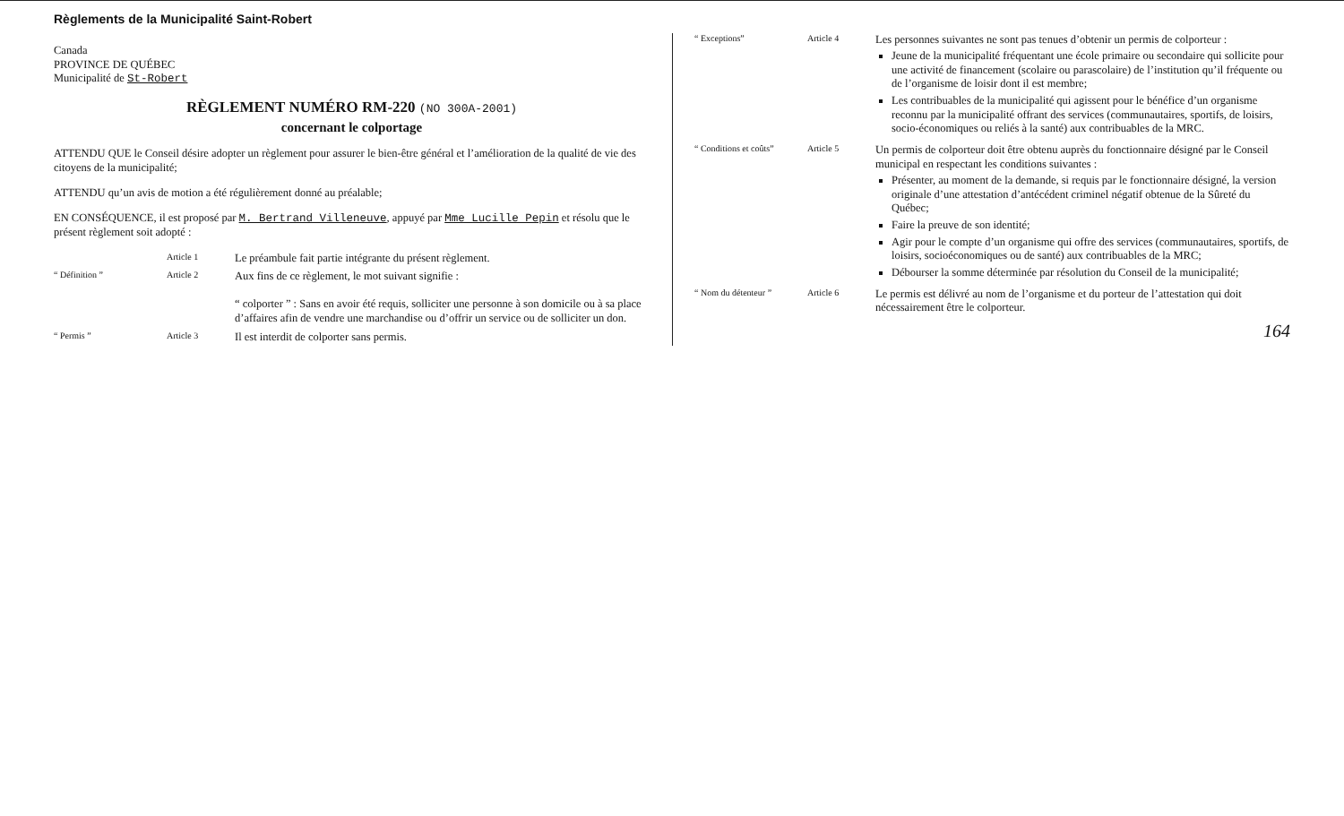Règlements de la Municipalité Saint-Robert
Canada
PROVINCE DE QUÉBEC
Municipalité de St-Robert
RÈGLEMENT NUMÉRO RM-220 (NO 300A-2001)
concernant le colportage
ATTENDU QUE le Conseil désire adopter un règlement pour assurer le bien-être général et l’amélioration de la qualité de vie des citoyens de la municipalité;
ATTENDU qu’un avis de motion a été régulièrement donné au préalable;
EN CONSÉQUENCE, il est proposé par M. Bertrand Villeneuve, appuyé par Mme Lucille Pepin et résolu que le présent règlement soit adopté :
Article 1 Le préambule fait partie intégrante du présent règlement.
“ Définition ” Article 2 Aux fins de ce règlement, le mot suivant signifie :
“ colporter ” : Sans en avoir été requis, solliciter une personne à son domicile ou à sa place d’affaires afin de vendre une marchandise ou d’offrir un service ou de solliciter un don.
“ Permis ” Article 3 Il est interdit de colporter sans permis.
“ Exceptions” Article 4 Les personnes suivantes ne sont pas tenues d’obtenir un permis de colporteur :
Jeune de la municipalité fréquentant une école primaire ou secondaire qui sollicite pour une activité de financement (scolaire ou parascolaire) de l’institution qu’il fréquente ou de l’organisme de loisir dont il est membre;
Les contribuables de la municipalité qui agissent pour le bénéfice d’un organisme reconnu par la municipalité offrant des services (communautaires, sportifs, de loisirs, socio-économiques ou reliés à la santé) aux contribuables de la MRC.
“ Conditions et coûts” Article 5 Un permis de colporteur doit être obtenu auprès du fonctionnaire désigné par le Conseil municipal en respectant les conditions suivantes :
Présenter, au moment de la demande, si requis par le fonctionnaire désigné, la version originale d’une attestation d’antécédent criminel négatif obtenue de la Sûreté du Québec;
Faire la preuve de son identité;
Agir pour le compte d’un organisme qui offre des services (communautaires, sportifs, de loisirs, socioéconomiques ou de santé) aux contribuables de la MRC;
Débourser la somme déterminée par résolution du Conseil de la municipalité;
“ Nom du détenteur ” Article 6 Le permis est délivré au nom de l’organisme et du porteur de l’attestation qui doit nécessairement être le colporteur.
164